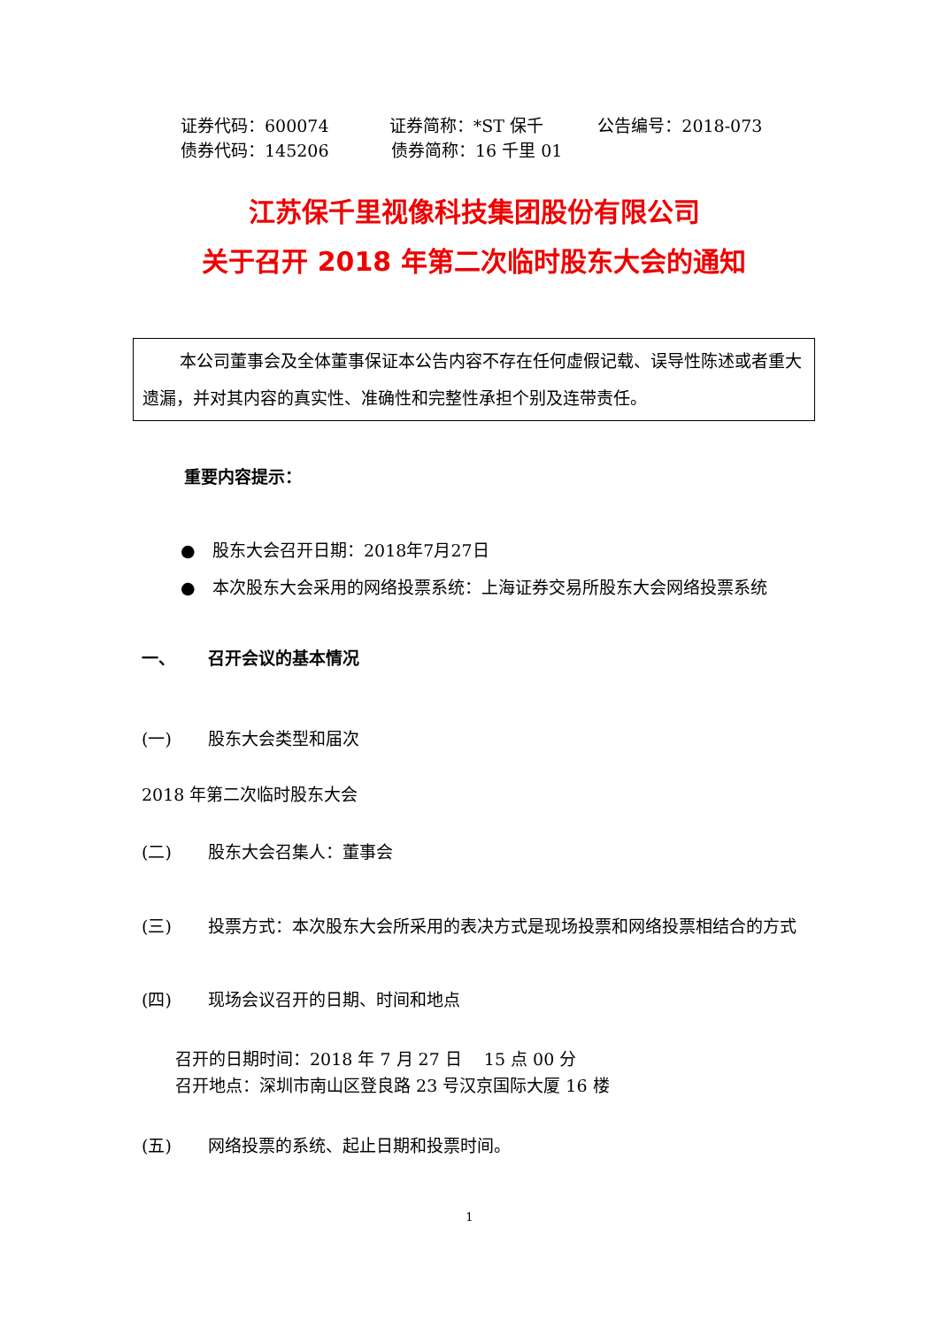证券代码：600074 证券简称：*ST 保千 公告编号：2018-073
债券代码：145206 债券简称：16 千里 01
江苏保千里视像科技集团股份有限公司
关于召开 2018 年第二次临时股东大会的通知
本公司董事会及全体董事保证本公告内容不存在任何虚假记载、误导性陈述或者重大遗漏，并对其内容的真实性、准确性和完整性承担个别及连带责任。
重要内容提示：
● 股东大会召开日期：2018年7月27日
● 本次股东大会采用的网络投票系统：上海证券交易所股东大会网络投票系统
一、 召开会议的基本情况
(一) 股东大会类型和届次
2018 年第二次临时股东大会
(二) 股东大会召集人：董事会
(三) 投票方式：本次股东大会所采用的表决方式是现场投票和网络投票相结合的方式
(四) 现场会议召开的日期、时间和地点
召开的日期时间：2018 年 7 月 27 日　 15 点 00 分
召开地点：深圳市南山区登良路 23 号汉京国际大厦 16 楼
(五) 网络投票的系统、起止日期和投票时间。
1